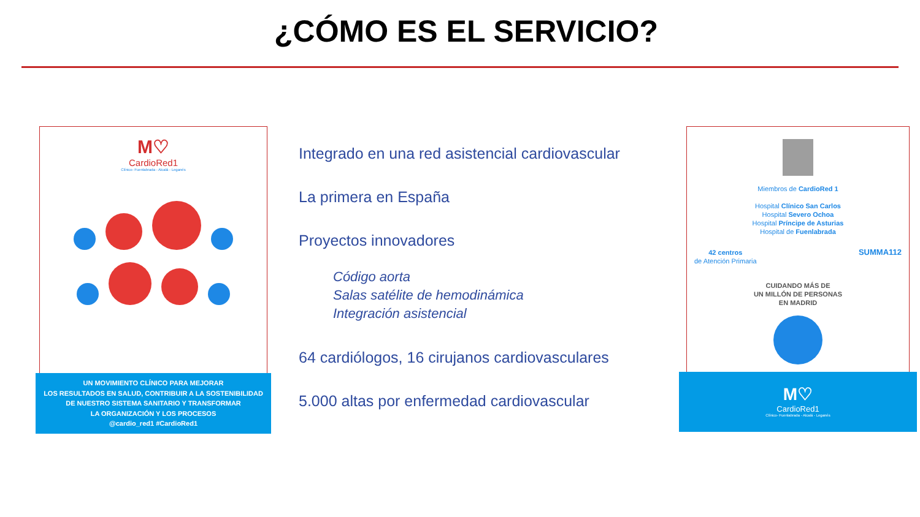¿CÓMO ES EL SERVICIO?
M♡
CardioRed1
Clínico- Fuenlabrada - Alcalá - Leganés
UN MOVIMIENTO CLÍNICO PARA MEJORAR
LOS RESULTADOS EN SALUD, CONTRIBUIR A LA SOSTENIBILIDAD
DE NUESTRO SISTEMA SANITARIO Y TRANSFORMAR
LA ORGANIZACIÓN Y LOS PROCESOS
@cardio_red1 #CardioRed1
Integrado en una red asistencial cardiovascular
La primera en España
Proyectos innovadores
Código aorta
Salas satélite de hemodinámica
Integración asistencial
64 cardiólogos, 16 cirujanos cardiovasculares
5.000 altas por enfermedad cardiovascular
Miembros de CardioRed 1
Hospital Clínico San Carlos
Hospital Severo Ochoa
Hospital Príncipe de Asturias
Hospital de Fuenlabrada
42 centros
de Atención Primaria
SUMMA112
CUIDANDO MÁS DE
UN MILLÓN DE PERSONAS
EN MADRID
M♡
CardioRed1
Clínico- Fuenlabrada - Alcalá - Leganés